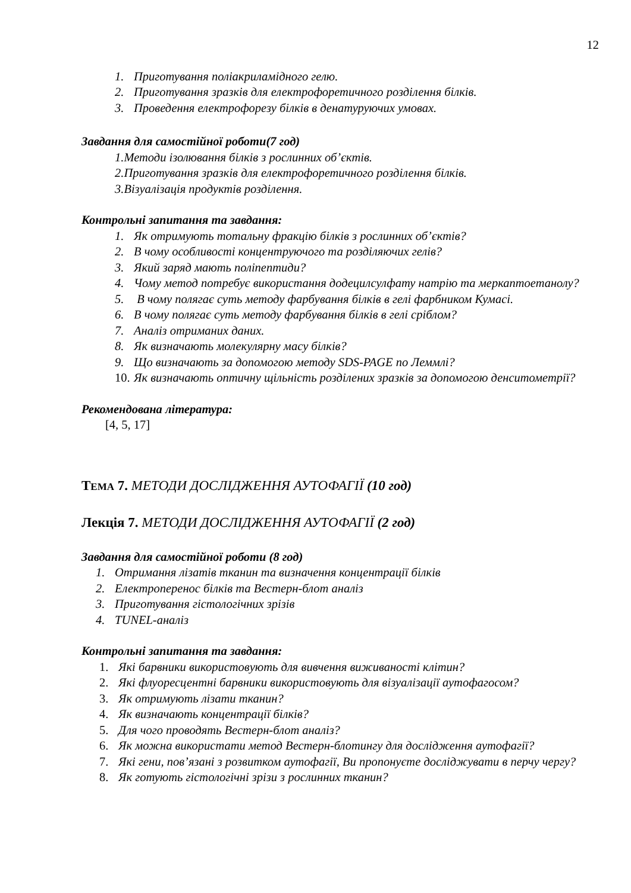12
1. Приготування поліакриламідного гелю.
2. Приготування зразків для електрофоретичного розділення білків.
3. Проведення електрофорезу білків в денатуруючих умовах.
Завдання для самостійної роботи(7 год)
1.Методи ізолювання білків з рослинних об’єктів.
2.Приготування зразків для електрофоретичного розділення білків.
3.Візуалізація продуктів розділення.
Контрольні запитання та завдання:
1. Як отримують тотальну фракцію білків з рослинних об’єктів?
2. В чому особливості концентруючого та розділяючих гелів?
3. Який заряд мають поліпептиди?
4. Чому метод потребує використання додецилсулфату натрію та меркаптоетанолу?
5. В чому полягає суть методу фарбування білків в гелі фарбником Кумасі.
6. В чому полягає суть методу фарбування білків в гелі сріблом?
7. Аналіз отриманих даних.
8. Як визначають молекулярну масу білків?
9. Що визначають за допомогою методу SDS-PAGE по Леммлі?
10. Як визначають оптичну щільність розділених зразків за допомогою денситометрії?
Рекомендована література:
[4, 5, 17]
ТЕМА 7. МЕТОДИ ДОСЛІДЖЕННЯ АУТОФАГІЇ (10 год)
Лекція 7. МЕТОДИ ДОСЛІДЖЕННЯ АУТОФАГІЇ (2 год)
Завдання для самостійної роботи (8 год)
1. Отримання лізатів тканин та визначення концентрації білків
2. Електроперенос білків та Вестерн-блот аналіз
3. Приготування гістологічних зрізів
4. TUNEL-аналіз
Контрольні запитання та завдання:
1. Які барвники використовують для вивчення виживаності клітин?
2. Які флуоресцентні барвники використовують для візуалізації аутофагосом?
3. Як отримують лізати тканин?
4. Як визначають концентрації білків?
5. Для чого проводять Вестерн-блот аналіз?
6. Як можна використати метод Вестерн-блотингу для дослідження аутофагії?
7. Які гени, пов’язані з розвитком аутофагії, Ви пропонуєте досліджувати в перчу чергу?
8. Як готують гістологічні зрізи з рослинних тканин?